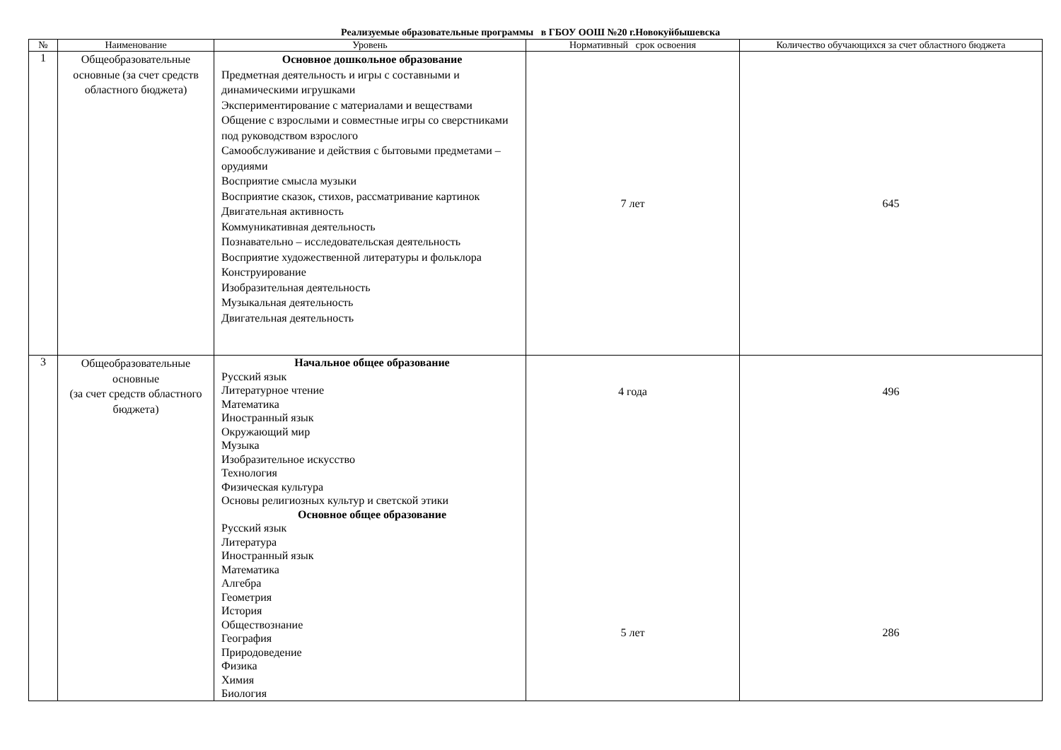Реализуемые образовательные программы в ГБОУ ООШ №20 г.Новокуйбышевска
| № | Наименование | Уровень | Нормативный срок освоения | Количество обучающихся за счет областного бюджета |
| --- | --- | --- | --- | --- |
| 1 | Общеобразовательные основные (за счет средств областного бюджета) | Основное дошкольное образование Предметная деятельность и игры с составными и динамическими игрушками Экспериментирование с материалами и веществами Общение с взрослыми и совместные игры со сверстниками под руководством взрослого Самообслуживание и действия с бытовыми предметами – орудиями Восприятие смысла музыки Восприятие сказок, стихов, рассматривание картинок Двигательная активность Коммуникативная деятельность Познавательно – исследовательская деятельность Восприятие художественной литературы и фольклора Конструирование Изобразительная деятельность Музыкальная деятельность Двигательная деятельность | 7 лет | 645 |
| 3 | Общеобразовательные основные (за счет средств областного бюджета) | Начальное общее образование Русский язык Литературное чтение Математика Иностранный язык Окружающий мир Музыка Изобразительное искусство Технология Физическая культура Основы религиозных культур и светской этики Основное общее образование Русский язык Литература Иностранный язык Математика Алгебра Геометрия История Обществознание География Природоведение Физика Химия Биология | 4 года 5 лет | 496 286 |